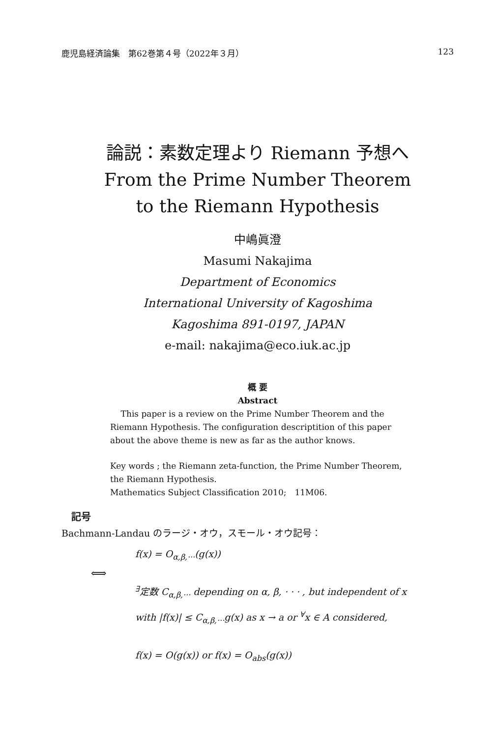鹿児島経済論集　第62巻第４号（2022年３月） 123
論説：素数定理より Riemann 予想へ
From the Prime Number Theorem
to the Riemann Hypothesis
中嶋眞澄
Masumi Nakajima
Department of Economics
International University of Kagoshima
Kagoshima 891-0197, JAPAN
e-mail: nakajima@eco.iuk.ac.jp
概 要
Abstract
This paper is a review on the Prime Number Theorem and the Riemann Hypothesis. The configuration descriptition of this paper about the above theme is new as far as the author knows.
Key words ; the Riemann zeta-function, the Prime Number Theorem, the Riemann Hypothesis.
Mathematics Subject Classification 2010;　11M06.
記号
Bachmann-Landau のラージ・オウ，スモール・オウ記号：
f(x) = O<sub>α,β,···</sub>(g(x))
⟺
<sup>∃</sup>定数 C<sub>α,β,···</sub> depending on α, β, · · · , but independent of x
with |f(x)| ≤ C<sub>α,β,···</sub>g(x) as x → a or <sup>∀</sup>x ∈ A considered,
f(x) = O(g(x)) or f(x) = O<sub>abs</sub>(g(x))